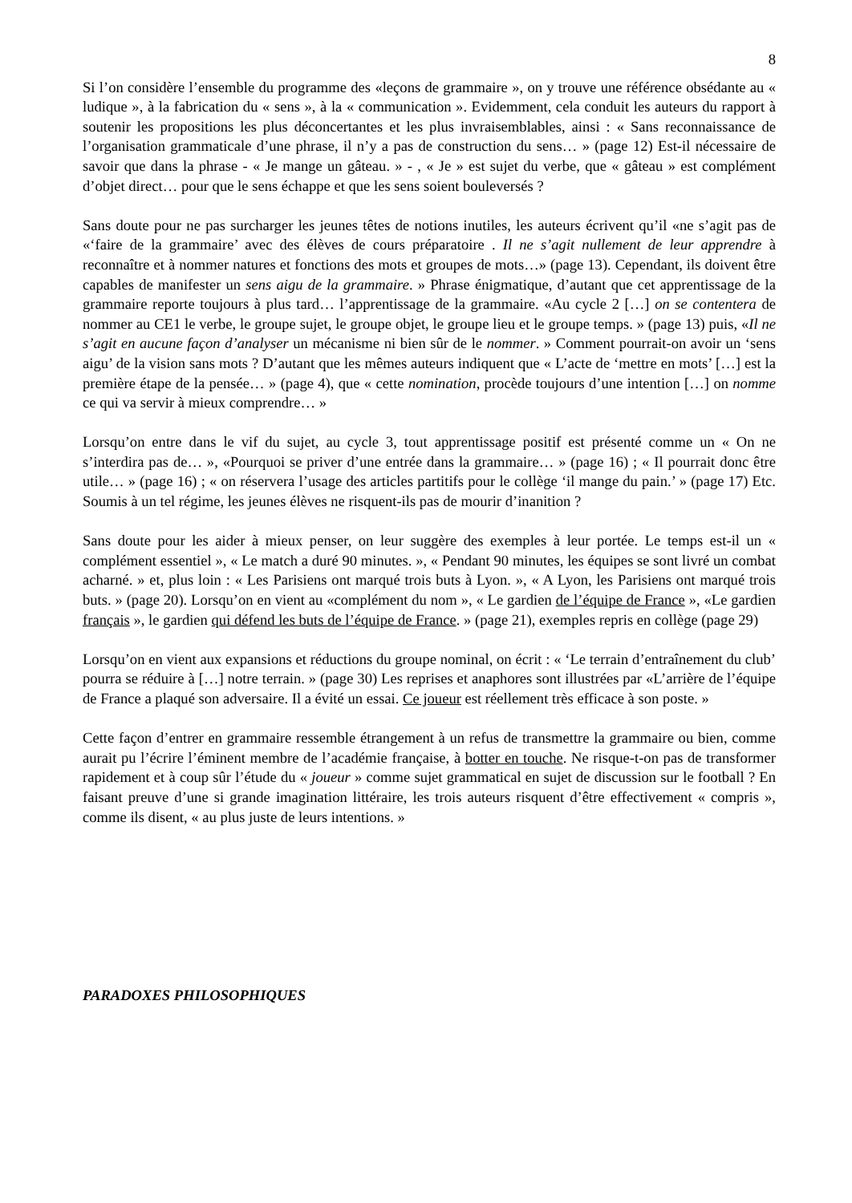8
Si l’on considère l’ensemble du programme des «leçons de grammaire », on y trouve une référence obsédante au « ludique », à la fabrication du « sens », à la « communication ». Evidemment, cela conduit les auteurs du rapport à soutenir les propositions les plus déconcertantes et les plus invraisemblables, ainsi : « Sans reconnaissance de l’organisation grammaticale d’une phrase, il n’y a pas de construction du sens… » (page 12) Est-il nécessaire de savoir que dans la phrase - « Je mange un gâteau. » - , « Je » est sujet du verbe, que « gâteau » est complément d’objet direct… pour que le sens échappe et que les sens soient bouleversés ?
Sans doute pour ne pas surcharger les jeunes têtes de notions inutiles, les auteurs écrivent qu’il «ne s’agit pas de «‘faire de la grammaire’ avec des élèves de cours préparatoire . Il ne s’agit nullement de leur apprendre à reconnaître et à nommer natures et fonctions des mots et groupes de mots…» (page 13). Cependant, ils doivent être capables de manifester un sens aigu de la grammaire. » Phrase énigmatique, d’autant que cet apprentissage de la grammaire reporte toujours à plus tard… l’apprentissage de la grammaire. «Au cycle 2 […] on se contentera de nommer au CE1 le verbe, le groupe sujet, le groupe objet, le groupe lieu et le groupe temps. » (page 13) puis, «Il ne s’agit en aucune façon d’analyser un mécanisme ni bien sûr de le nommer. » Comment pourrait-on avoir un ‘sens aigu’ de la vision sans mots ? D’autant que les mêmes auteurs indiquent que « L’acte de ‘mettre en mots’ […] est la première étape de la pensée… » (page 4), que « cette nomination, procède toujours d’une intention […] on nomme ce qui va servir à mieux comprendre… »
Lorsqu’on entre dans le vif du sujet, au cycle 3, tout apprentissage positif est présenté comme un « On ne s’interdira pas de… », «Pourquoi se priver d’une entrée dans la grammaire… » (page 16) ; « Il pourrait donc être utile… » (page 16) ; « on réservera l’usage des articles partitifs pour le collège ‘il mange du pain.’ » (page 17) Etc. Soumis à un tel régime, les jeunes élèves ne risquent-ils pas de mourir d’inanition ?
Sans doute pour les aider à mieux penser, on leur suggère des exemples à leur portée. Le temps est-il un « complément essentiel », « Le match a duré 90 minutes. », « Pendant 90 minutes, les équipes se sont livré un combat acharné. » et, plus loin : « Les Parisiens ont marqué trois buts à Lyon. », « A Lyon, les Parisiens ont marqué trois buts. » (page 20). Lorsqu’on en vient au «complément du nom », « Le gardien de l’équipe de France », «Le gardien français », le gardien qui défend les buts de l’équipe de France. » (page 21), exemples repris en collège (page 29)
Lorsqu’on en vient aux expansions et réductions du groupe nominal, on écrit : « ‘Le terrain d’entraînement du club’ pourra se réduire à […] notre terrain. » (page 30) Les reprises et anaphores sont illustrées par «L’arrière de l’équipe de France a plaqué son adversaire. Il a évité un essai. Ce joueur est réellement très efficace à son poste. »
Cette façon d’entrer en grammaire ressemble étrangement à un refus de transmettre la grammaire ou bien, comme aurait pu l’écrire l’éminent membre de l’académie française, à botter en touche. Ne risque-t-on pas de transformer rapidement et à coup sûr l’étude du « joueur » comme sujet grammatical en sujet de discussion sur le football ? En faisant preuve d’une si grande imagination littéraire, les trois auteurs risquent d’être effectivement « compris », comme ils disent, « au plus juste de leurs intentions. »
PARADOXES PHILOSOPHIQUES